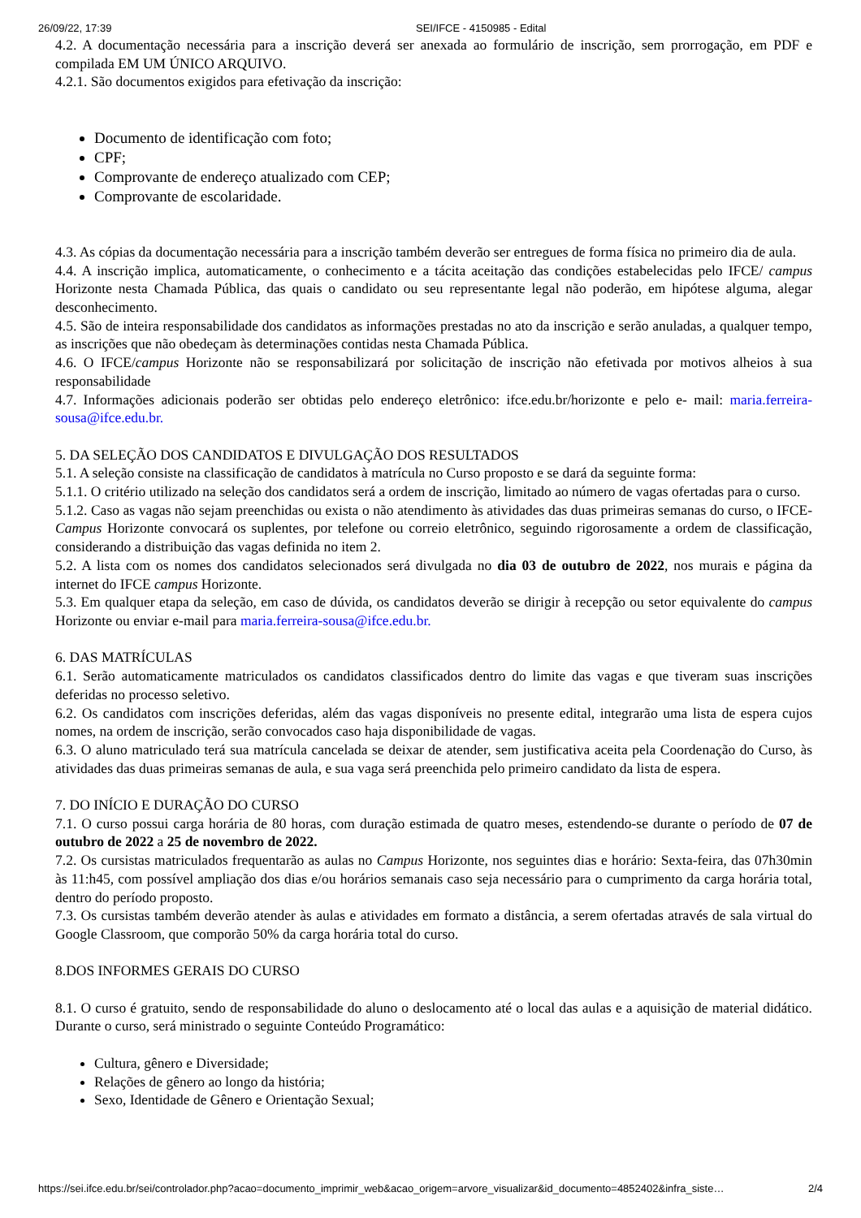26/09/22, 17:39 SEI/IFCE - 4150985 - Edital
4.2. A documentação necessária para a inscrição deverá ser anexada ao formulário de inscrição, sem prorrogação, em PDF e compilada EM UM ÚNICO ARQUIVO.
4.2.1. São documentos exigidos para efetivação da inscrição:
Documento de identificação com foto;
CPF;
Comprovante de endereço atualizado com CEP;
Comprovante de escolaridade.
4.3. As cópias da documentação necessária para a inscrição também deverão ser entregues de forma física no primeiro dia de aula.
4.4. A inscrição implica, automaticamente, o conhecimento e a tácita aceitação das condições estabelecidas pelo IFCE/ campus Horizonte nesta Chamada Pública, das quais o candidato ou seu representante legal não poderão, em hipótese alguma, alegar desconhecimento.
4.5. São de inteira responsabilidade dos candidatos as informações prestadas no ato da inscrição e serão anuladas, a qualquer tempo, as inscrições que não obedeçam às determinações contidas nesta Chamada Pública.
4.6. O IFCE/campus Horizonte não se responsabilizará por solicitação de inscrição não efetivada por motivos alheios à sua responsabilidade
4.7. Informações adicionais poderão ser obtidas pelo endereço eletrônico: ifce.edu.br/horizonte e pelo e- mail: maria.ferreira-sousa@ifce.edu.br.
5. DA SELEÇÃO DOS CANDIDATOS E DIVULGAÇÃO DOS RESULTADOS
5.1. A seleção consiste na classificação de candidatos à matrícula no Curso proposto e se dará da seguinte forma:
5.1.1. O critério utilizado na seleção dos candidatos será a ordem de inscrição, limitado ao número de vagas ofertadas para o curso.
5.1.2. Caso as vagas não sejam preenchidas ou exista o não atendimento às atividades das duas primeiras semanas do curso, o IFCE-Campus Horizonte convocará os suplentes, por telefone ou correio eletrônico, seguindo rigorosamente a ordem de classificação, considerando a distribuição das vagas definida no item 2.
5.2. A lista com os nomes dos candidatos selecionados será divulgada no dia 03 de outubro de 2022, nos murais e página da internet do IFCE campus Horizonte.
5.3. Em qualquer etapa da seleção, em caso de dúvida, os candidatos deverão se dirigir à recepção ou setor equivalente do campus Horizonte ou enviar e-mail para maria.ferreira-sousa@ifce.edu.br.
6. DAS MATRÍCULAS
6.1. Serão automaticamente matriculados os candidatos classificados dentro do limite das vagas e que tiveram suas inscrições deferidas no processo seletivo.
6.2. Os candidatos com inscrições deferidas, além das vagas disponíveis no presente edital, integrarão uma lista de espera cujos nomes, na ordem de inscrição, serão convocados caso haja disponibilidade de vagas.
6.3. O aluno matriculado terá sua matrícula cancelada se deixar de atender, sem justificativa aceita pela Coordenação do Curso, às atividades das duas primeiras semanas de aula, e sua vaga será preenchida pelo primeiro candidato da lista de espera.
7. DO INÍCIO E DURAÇÃO DO CURSO
7.1. O curso possui carga horária de 80 horas, com duração estimada de quatro meses, estendendo-se durante o período de 07 de outubro de 2022 a 25 de novembro de 2022.
7.2. Os cursistas matriculados frequentarão as aulas no Campus Horizonte, nos seguintes dias e horário: Sexta-feira, das 07h30min às 11:h45, com possível ampliação dos dias e/ou horários semanais caso seja necessário para o cumprimento da carga horária total, dentro do período proposto.
7.3. Os cursistas também deverão atender às aulas e atividades em formato a distância, a serem ofertadas através de sala virtual do Google Classroom, que comporão 50% da carga horária total do curso.
8.DOS INFORMES GERAIS DO CURSO
8.1. O curso é gratuito, sendo de responsabilidade do aluno o deslocamento até o local das aulas e a aquisição de material didático. Durante o curso, será ministrado o seguinte Conteúdo Programático:
Cultura, gênero e Diversidade;
Relações de gênero ao longo da história;
Sexo, Identidade de Gênero e Orientação Sexual;
https://sei.ifce.edu.br/sei/controlador.php?acao=documento_imprimir_web&acao_origem=arvore_visualizar&id_documento=4852402&infra_siste… 2/4